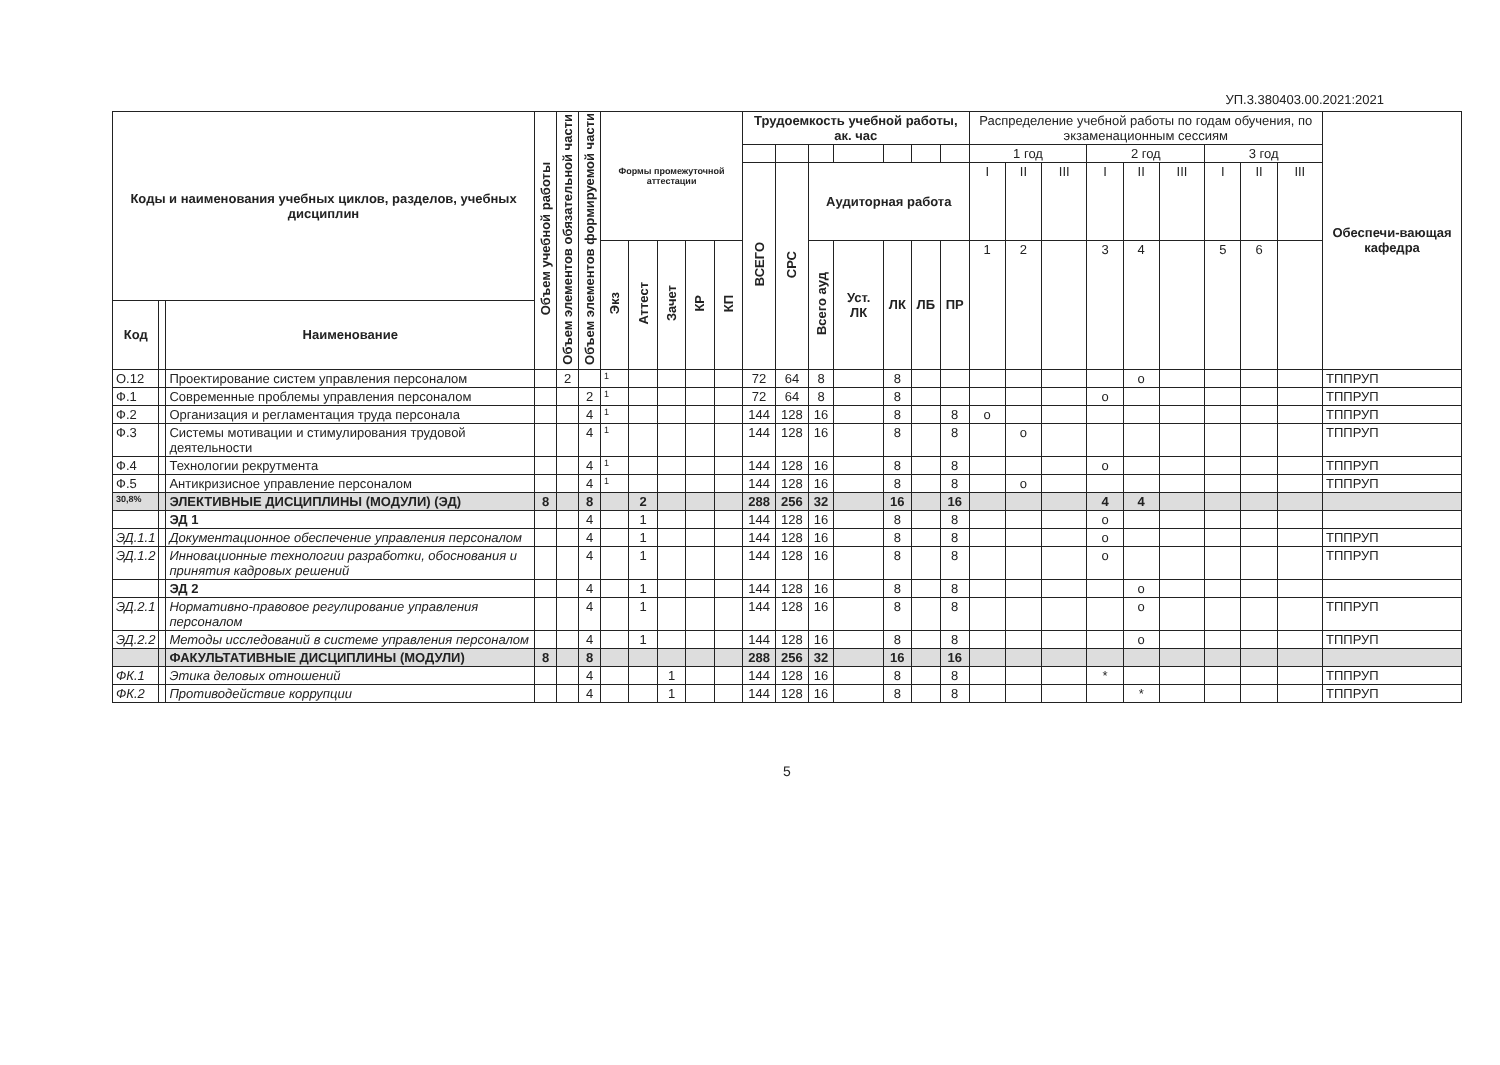УП.3.380403.00.2021:2021
| Коды и наименования учебных циклов, разделов, учебных дисциплин | | | Объем учебной работы | Объем элементов обязательной части | Объем элементов формируемой части | Формы промежуточной аттестации | | | | | Трудоемкость учебной работы, ак. час | | | | | | | Распределение учебной работы по годам обучения, по экзаменационным сессиям | | | | | | | | | Обеспечи-вающая кафедра |
| --- | --- | --- | --- | --- | --- | --- | --- | --- | --- | --- | --- | --- | --- | --- | --- | --- | --- | --- | --- | --- | --- | --- | --- | --- | --- | --- | --- |
| | | | | | | | | | | | | | | | | | | 1 год | | | 2 год | | | 3 год | | | |
| | | | | | | | | | | | ВСЕГО | СРС | Аудиторная работа | | | | | I | II | III | I | II | III | I | II | III | |
| | | | | | | Экз | Аттест | Зачет | КР | КП | | | Всего ауд | Уст. ЛК | ЛК | ЛБ | ПР | 1 | 2 | | 3 | 4 | | 5 | 6 | | |
| Код | | Наименование | | | | | | | | | | | | | | | | | | | | | | | | | |
| О.12 | | Проектирование систем управления персоналом | | 2 | | 1 | | | | | 72 | 64 | 8 | | 8 | | | | | | | о | | | | | ТППРУП |
| Ф.1 | | Современные проблемы управления персоналом | | | 2 | 1 | | | | | 72 | 64 | 8 | | 8 | | | | | | о | | | | | | ТППРУП |
| Ф.2 | | Организация и регламентация труда персонала | | | 4 | 1 | | | | | 144 | 128 | 16 | | 8 | | 8 | о | | | | | | | | | ТППРУП |
| Ф.3 | | Системы мотивации и стимулирования трудовой деятельности | | | 4 | 1 | | | | | 144 | 128 | 16 | | 8 | | 8 | | о | | | | | | | | ТППРУП |
| Ф.4 | | Технологии рекрутмента | | | 4 | 1 | | | | | 144 | 128 | 16 | | 8 | | 8 | | | | о | | | | | | ТППРУП |
| Ф.5 | | Антикризисное управление персоналом | | | 4 | 1 | | | | | 144 | 128 | 16 | | 8 | | 8 | | о | | | | | | | | ТППРУП |
| 30,8% | | ЭЛЕКТИВНЫЕ ДИСЦИПЛИНЫ (МОДУЛИ) (ЭД) | 8 | | 8 | | 2 | | | | 288 | 256 | 32 | | 16 | | 16 | | | | 4 | 4 | | | | | |
| | | ЭД 1 | | | 4 | | 1 | | | | 144 | 128 | 16 | | 8 | | 8 | | | | о | | | | | | |
| ЭД.1.1 | | Документационное обеспечение управления персоналом | | | 4 | | 1 | | | | 144 | 128 | 16 | | 8 | | 8 | | | | о | | | | | | ТППРУП |
| ЭД.1.2 | | Инновационные технологии разработки, обоснования и принятия кадровых решений | | | 4 | | 1 | | | | 144 | 128 | 16 | | 8 | | 8 | | | | о | | | | | | ТППРУП |
| | | ЭД 2 | | | 4 | | 1 | | | | 144 | 128 | 16 | | 8 | | 8 | | | | | о | | | | | |
| ЭД.2.1 | | Нормативно-правовое регулирование управления персоналом | | | 4 | | 1 | | | | 144 | 128 | 16 | | 8 | | 8 | | | | | о | | | | | ТППРУП |
| ЭД.2.2 | | Методы исследований в системе управления персоналом | | | 4 | | 1 | | | | 144 | 128 | 16 | | 8 | | 8 | | | | | о | | | | | ТППРУП |
| | | ФАКУЛЬТАТИВНЫЕ ДИСЦИПЛИНЫ (МОДУЛИ) | 8 | | 8 | | | | | | 288 | 256 | 32 | | 16 | | 16 | | | | | | | | | | |
| ФК.1 | | Этика деловых отношений | | | 4 | | | 1 | | | 144 | 128 | 16 | | 8 | | 8 | | | | * | | | | | | ТППРУП |
| ФК.2 | | Противодействие коррупции | | | 4 | | | 1 | | | 144 | 128 | 16 | | 8 | | 8 | | | | | * | | | | | ТППРУП |
5